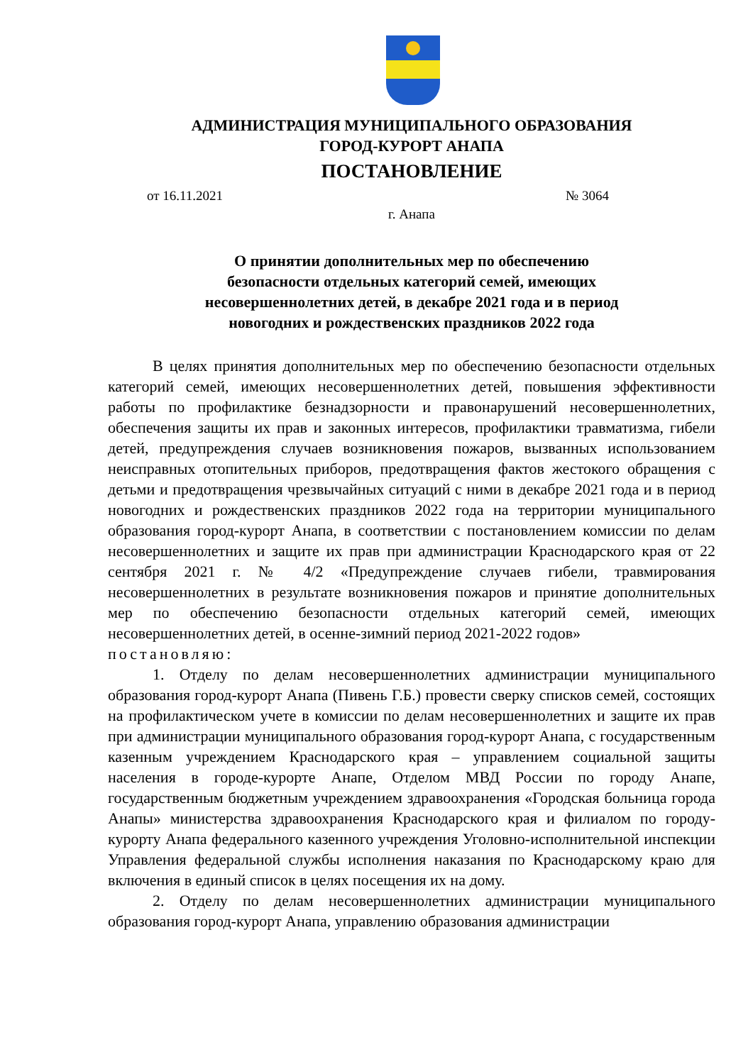АДМИНИСТРАЦИЯ МУНИЦИПАЛЬНОГО ОБРАЗОВАНИЯ
ГОРОД-КУРОРТ АНАПА
ПОСТАНОВЛЕНИЕ
от 16.11.2021 № 3064
г. Анапа
О принятии дополнительных мер по обеспечению
безопасности отдельных категорий семей, имеющих
несовершеннолетних детей, в декабре 2021 года и в период
новогодних и рождественских праздников 2022 года
В целях принятия дополнительных мер по обеспечению безопасности отдельных категорий семей, имеющих несовершеннолетних детей, повышения эффективности работы по профилактике безнадзорности и правонарушений несовершеннолетних, обеспечения защиты их прав и законных интересов, профилактики травматизма, гибели детей, предупреждения случаев возникновения пожаров, вызванных использованием неисправных отопительных приборов, предотвращения фактов жестокого обращения с детьми и предотвращения чрезвычайных ситуаций с ними в декабре 2021 года и в период новогодних и рождественских праздников 2022 года на территории муниципального образования город-курорт Анапа, в соответствии с постановлением комиссии по делам несовершеннолетних и защите их прав при администрации Краснодарского края от 22 сентября 2021 г. № 4/2 «Предупреждение случаев гибели, травмирования несовершеннолетних в результате возникновения пожаров и принятие дополнительных мер по обеспечению безопасности отдельных категорий семей, имеющих несовершеннолетних детей, в осенне-зимний период 2021-2022 годов»
постановляю:
1. Отделу по делам несовершеннолетних администрации муниципального образования город-курорт Анапа (Пивень Г.Б.) провести сверку списков семей, состоящих на профилактическом учете в комиссии по делам несовершеннолетних и защите их прав при администрации муниципального образования город-курорт Анапа, с государственным казенным учреждением Краснодарского края – управлением социальной защиты населения в городе-курорте Анапе, Отделом МВД России по городу Анапе, государственным бюджетным учреждением здравоохранения «Городская больница города Анапы» министерства здравоохранения Краснодарского края и филиалом по городу-курорту Анапа федерального казенного учреждения Уголовно-исполнительной инспекции Управления федеральной службы исполнения наказания по Краснодарскому краю для включения в единый список в целях посещения их на дому.
2. Отделу по делам несовершеннолетних администрации муниципального образования город-курорт Анапа, управлению образования администрации